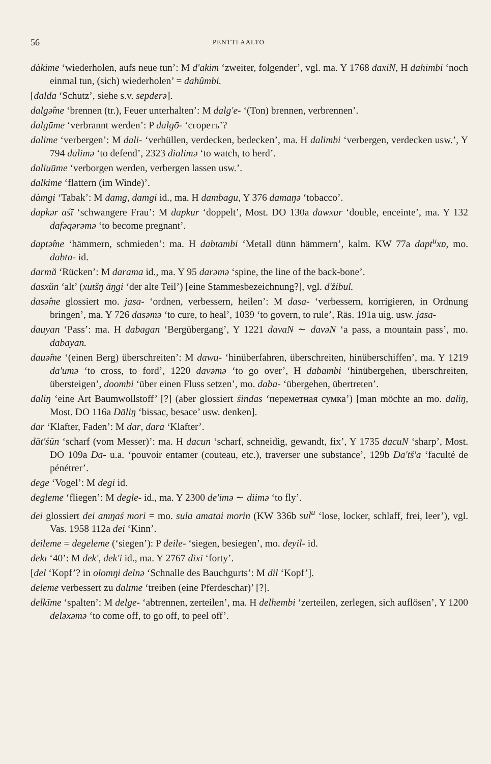56 PENTTI AALTO
dàkime ‘wiederholen, aufs neue tun’: M d'akim ‘zweiter, folgender’, vgl. ma. Y 1768 daxiN, H dahimbi ‘noch einmal tun, (sich) wiederholen’ = dahûmbi.
[dalda ‘Schutz’, siehe s.v. sepderə].
dalgə̂me ‘brennen (tr.), Feuer unterhalten’: M dalg'e- ‘(Ton) brennen, verbrennen’.
dalgūme ‘verbrannt werden’: P dalgō- ‘сгореть’?
dalime ‘verbergen’: M dali- ‘verhüllen, verdecken, bedecken’, ma. H dalimbi ‘verbergen, verdecken usw.’, Y 794 dalimə ‘to defend’, 2323 dialimə ‘to watch, to herd’.
daliuūme ‘verborgen werden, verbergen lassen usw.’.
dalkime ‘flattern (im Winde)’.
dàmgi ‘Tabak’: M damg, damgi id., ma. H dambagu, Y 376 damaŋə ‘tobacco’.
dapkər aśī ‘schwangere Frau’: M dapkur ‘doppelt’, Most. DO 130a dawxur ‘double, enceinte’, ma. Y 132 dafəqərəmə ‘to become pregnant’.
daptə̂me ‘hämmern, schmieden’: ma. H dabtambi ‘Metall dünn hämmern’, kalm. KW 77a dapt<sup>u</sup>xɒ, mo. dabta- id.
darmă ‘Rücken’: M darama id., ma. Y 95 darəmə ‘spine, the line of the back-bone’.
dasxŭn ‘alt’ (xūtšŋ äŋgi ‘der alte Teil’) [eine Stammesbezeichnung?], vgl. d'žibul.
dasə̂me glossiert mo. jasa- ‘ordnen, verbessern, heilen’: M dasa- ‘verbessern, korrigieren, in Ordnung bringen’, ma. Y 726 dasəmə ‘to cure, to heal’, 1039 ‘to govern, to rule’, Räs. 191a uig. usw. jasa-
dauyan ‘Pass’: ma. H dabagan ‘Bergübergang’, Y 1221 davaN ∼ davəN ‘a pass, a mountain pass’, mo. dabayan.
dauə̂me ‘(einen Berg) überschreiten’: M dawu- ‘hinüberfahren, überschreiten, hinüberschiffen’, ma. Y 1219 da'umə ‘to cross, to ford’, 1220 davəmə ‘to go over’, H dabambi ‘hinübergehen, überschreiten, übersteigen’, doombi ‘über einen Fluss setzen’, mo. daba- ‘übergehen, übertreten’.
dāliŋ ‘eine Art Baumwollstoff’ [?] (aber glossiert śindās ‘переметная сумка’) [man möchte an mo. daliŋ, Most. DO 116a Dāliŋ ‘bissac, besace’ usw. denken].
dār ‘Klafter, Faden’: M dar, dara ‘Klafter’.
dāt'śūn ‘scharf (vom Messer)’: ma. H dacun ‘scharf, schneidig, gewandt, fix’, Y 1735 dacuN ‘sharp’, Most. DO 109a Dā- u.a. ‘pouvoir entamer (couteau, etc.), traverser une substance’, 129b Dā'tš'a ‘faculté de pénétrer’.
dege ‘Vogel’: M degi id.
degleme ‘fliegen’: M degle- id., ma. Y 2300 de'imə ∼ diimə ‘to fly’.
dei glossiert dei amŋaś mori = mo. sula amatai morin (KW 336b sul<sup>u</sup> ‘lose, locker, schlaff, frei, leer’), vgl. Vas. 1958 112a dei ‘Kinn’.
deileme = degeleme (‘siegen’): P deile- ‘siegen, besiegen’, mo. deyil- id.
dekɪ ‘40’: M dek', dek'i id., ma. Y 2767 dixi ‘forty’.
[del ‘Kopf’? in olomŋi delnə ‘Schnalle des Bauchgurts’: M dil ‘Kopf’].
deleme verbessert zu dalɪme ‘treiben (eine Pferdeschar)’ [?].
delkīme ‘spalten’: M delge- ‘abtrennen, zerteilen’, ma. H delhembi ‘zerteilen, zerlegen, sich auflösen’, Y 1200 deləxəmə ‘to come off, to go off, to peel off’.